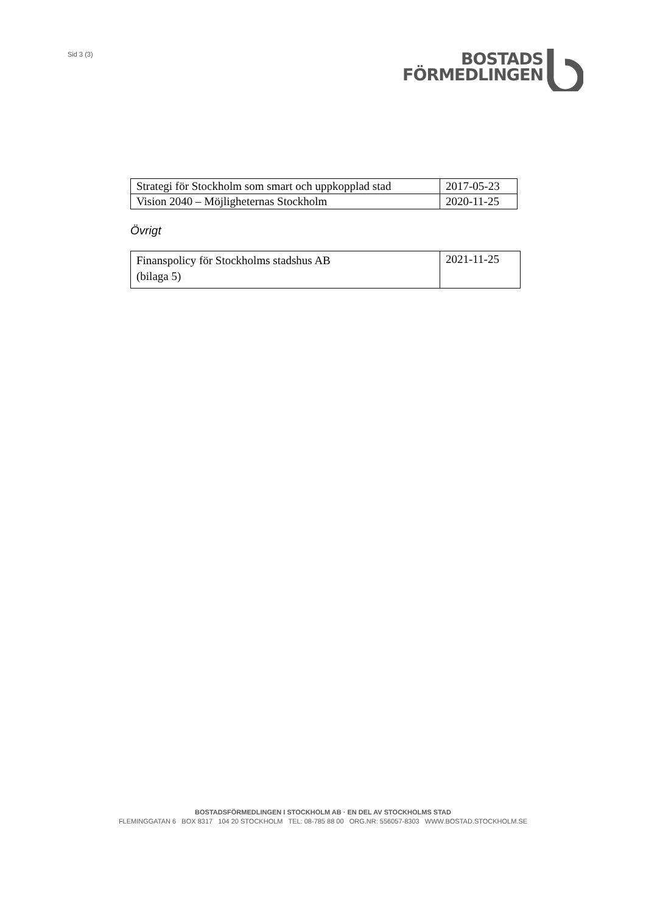Sid 3 (3)
BOSTADS
FÖRMEDLINGEN
| Strategi för Stockholm som smart och uppkopplad stad | 2017-05-23 |
| Vision 2040 – Möjligheternas Stockholm | 2020-11-25 |
Övrigt
| Finanspolicy för Stockholms stadshus AB (bilaga 5) | 2021-11-25 |
BOSTADSFÖRMEDLINGEN I STOCKHOLM AB · EN DEL AV STOCKHOLMS STAD
FLEMINGGATAN 6 BOX 8317 104 20 STOCKHOLM TEL: 08-785 88 00 ORG.NR: 556057-8303 WWW.BOSTAD.STOCKHOLM.SE